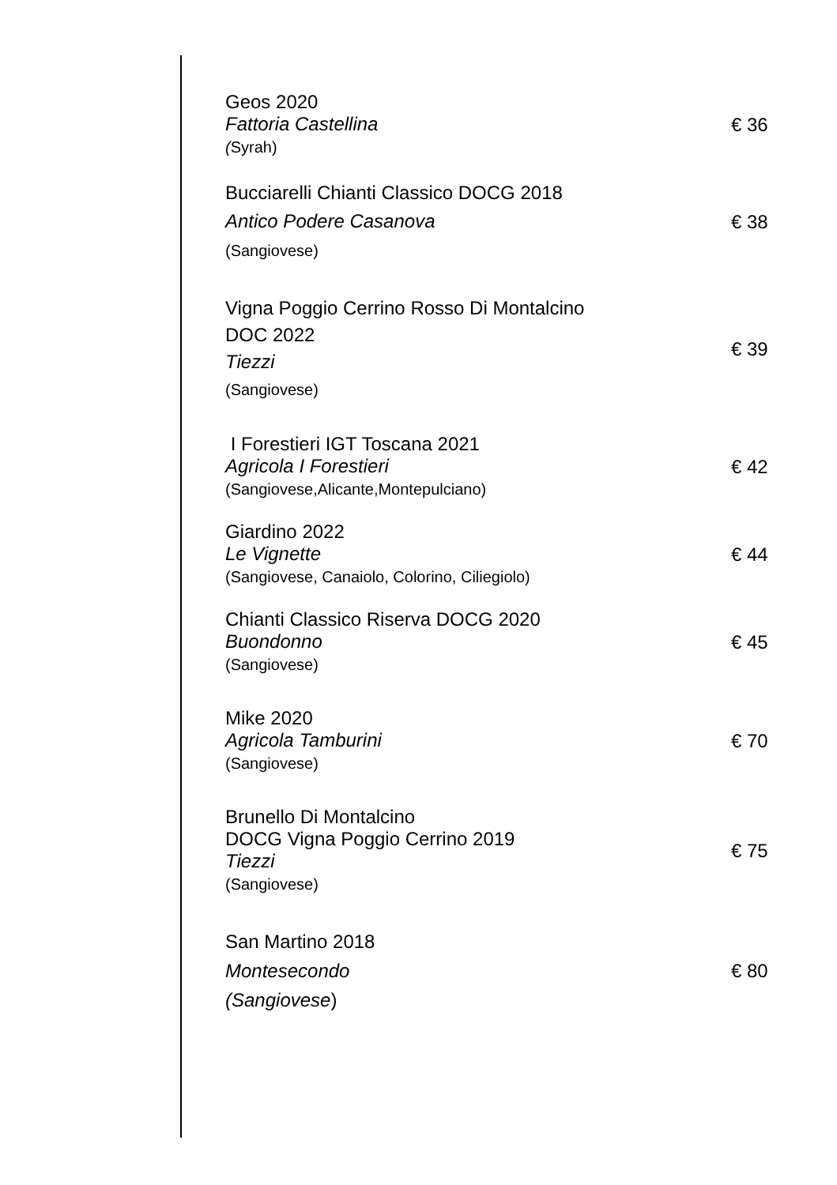Geos 2020
Fattoria Castellina
(Syrah)
€ 36
Bucciarelli Chianti Classico DOCG 2018
Antico Podere Casanova
(Sangiovese)
€ 38
Vigna Poggio Cerrino Rosso Di Montalcino
DOC 2022
Tiezzi
(Sangiovese)
€ 39
I Forestieri IGT Toscana 2021
Agricola I Forestieri
(Sangiovese,Alicante,Montepulciano)
€ 42
Giardino 2022
Le Vignette
(Sangiovese, Canaiolo, Colorino, Ciliegiolo)
€ 44
Chianti Classico Riserva DOCG 2020
Buondonno
(Sangiovese)
€ 45
Mike 2020
Agricola Tamburini
(Sangiovese)
€ 70
Brunello Di Montalcino
DOCG Vigna Poggio Cerrino 2019
Tiezzi
(Sangiovese)
€ 75
San Martino 2018
Montesecondo
(Sangiovese)
€ 80